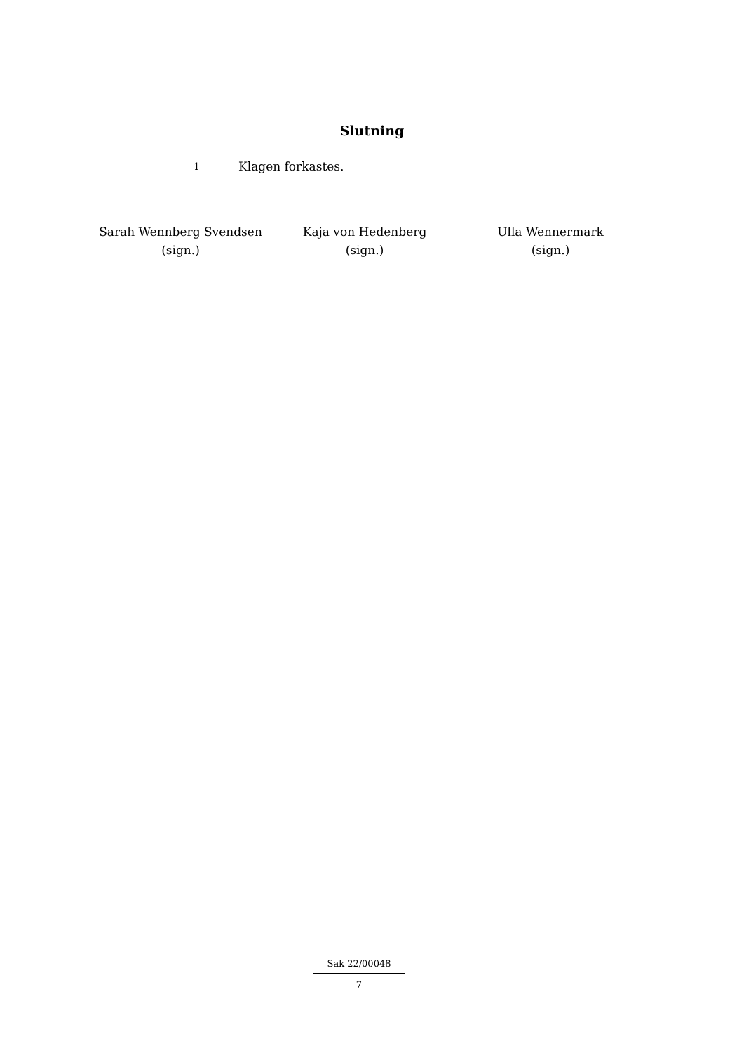Slutning
1
Klagen forkastes.
Sarah Wennberg Svendsen
(sign.)
Kaja von Hedenberg
(sign.)
Ulla Wennermark
(sign.)
Sak 22/00048
7